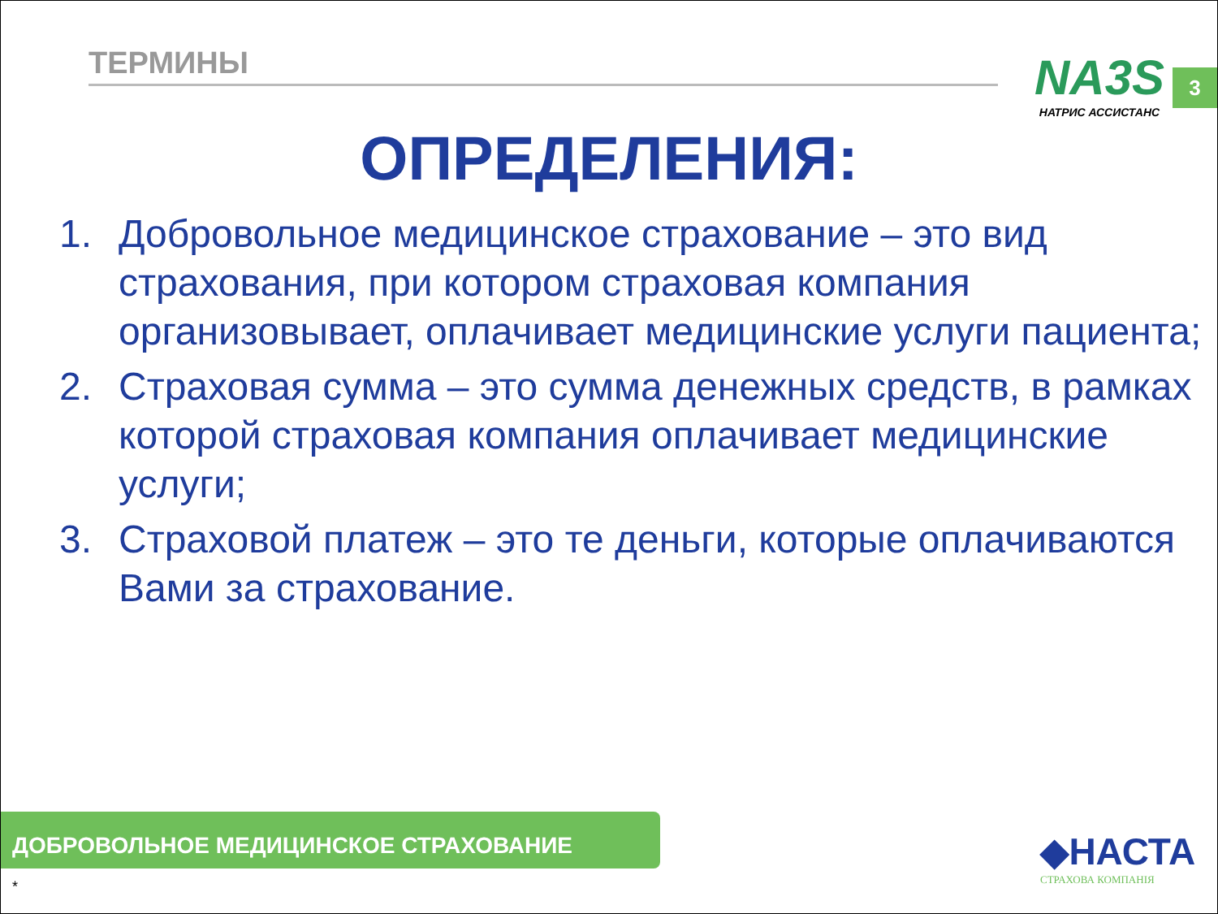ТЕРМИНЫ
NA3S
НАТРИС АССИСТАНС
3
ОПРЕДЕЛЕНИЯ:
1. Добровольное медицинское страхование – это вид страхования, при котором страховая компания организовывает, оплачивает медицинские услуги пациента;
2. Страховая сумма – это сумма денежных средств, в рамках которой страховая компания оплачивает медицинские услуги;
3. Страховой платеж – это те деньги, которые оплачиваются Вами за страхование.
ДОБРОВОЛЬНОЕ МЕДИЦИНСКОЕ СТРАХОВАНИЕ
*
◆НАСТА
СТРАХОВА КОМПАНІЯ